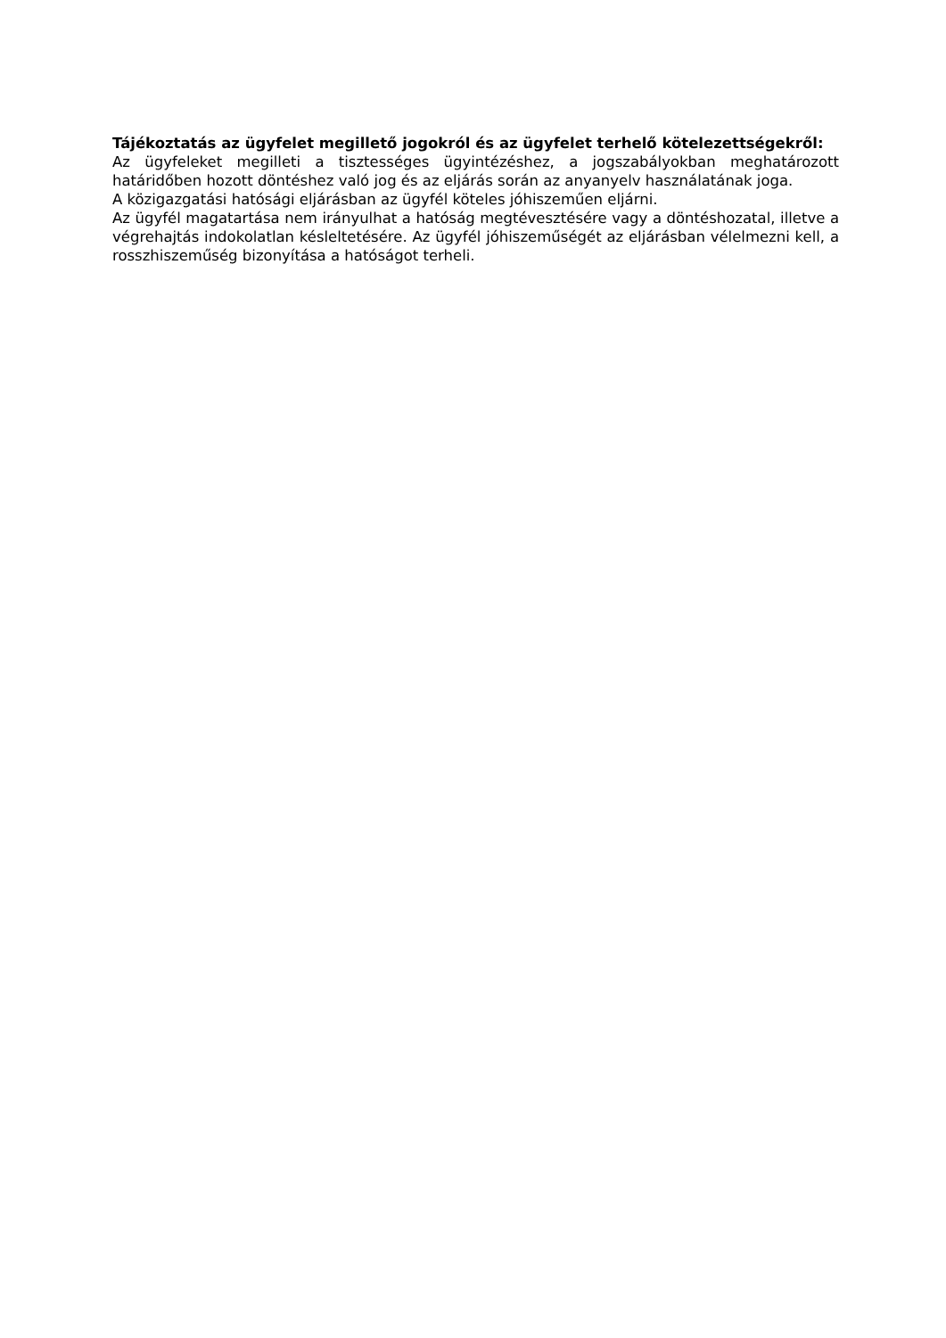Tájékoztatás az ügyfelet megillető jogokról és az ügyfelet terhelő kötelezettségekről:
Az ügyfeleket megilleti a tisztességes ügyintézéshez, a jogszabályokban meghatározott határidőben hozott döntéshez való jog és az eljárás során az anyanyelv használatának joga.
A közigazgatási hatósági eljárásban az ügyfél köteles jóhiszeműen eljárni.
Az ügyfél magatartása nem irányulhat a hatóság megtévesztésére vagy a döntéshozatal, illetve a végrehajtás indokolatlan késleltetésére. Az ügyfél jóhiszeműségét az eljárásban vélelmezni kell, a rosszhiszeműség bizonyítása a hatóságot terheli.